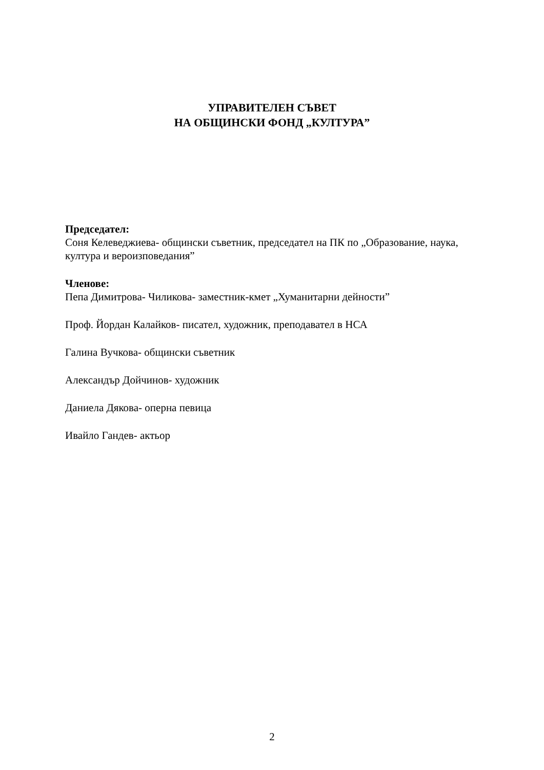УПРАВИТЕЛЕН СЪВЕТ
НА ОБЩИНСКИ ФОНД „КУЛТУРА”
Председател:
Соня Келеведжиева- общински съветник, председател на ПК по „Образование, наука, култура и вероизповедания”
Членове:
Пепа Димитрова- Чиликова- заместник-кмет „Хуманитарни дейности”
Проф. Йордан Калайков- писател, художник, преподавател в НСА
Галина Вучкова- общински съветник
Александър Дойчинов- художник
Даниела Дякова- оперна певица
Ивайло Гандев- актьор
2